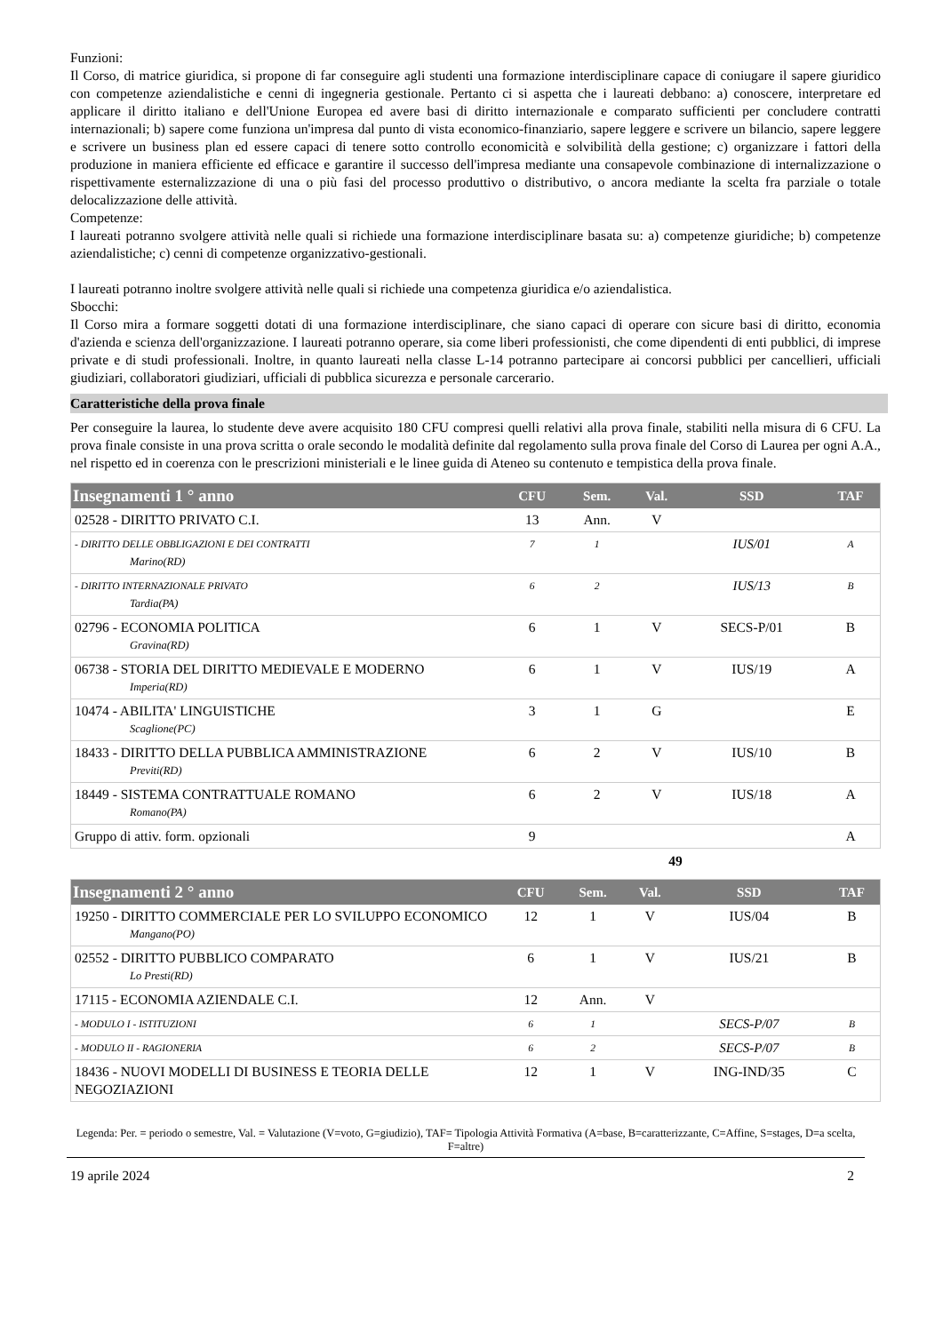Funzioni:
Il Corso, di matrice giuridica, si propone di far conseguire agli studenti una formazione interdisciplinare capace di coniugare il sapere giuridico con competenze aziendalistiche e cenni di ingegneria gestionale. Pertanto ci si aspetta che i laureati debbano: a) conoscere, interpretare ed applicare il diritto italiano e dell'Unione Europea ed avere basi di diritto internazionale e comparato sufficienti per concludere contratti internazionali; b) sapere come funziona un'impresa dal punto di vista economico-finanziario, sapere leggere e scrivere un bilancio, sapere leggere e scrivere un business plan ed essere capaci di tenere sotto controllo economicità e solvibilità della gestione; c) organizzare i fattori della produzione in maniera efficiente ed efficace e garantire il successo dell'impresa mediante una consapevole combinazione di internalizzazione o rispettivamente esternalizzazione di una o più fasi del processo produttivo o distributivo, o ancora mediante la scelta fra parziale o totale delocalizzazione delle attività.
Competenze:
I laureati potranno svolgere attività nelle quali si richiede una formazione interdisciplinare basata su: a) competenze giuridiche; b) competenze aziendalistiche; c) cenni di competenze organizzativo-gestionali.
I laureati potranno inoltre svolgere attività nelle quali si richiede una competenza giuridica e/o aziendalistica.
Sbocchi:
Il Corso mira a formare soggetti dotati di una formazione interdisciplinare, che siano capaci di operare con sicure basi di diritto, economia d'azienda e scienza dell'organizzazione. I laureati potranno operare, sia come liberi professionisti, che come dipendenti di enti pubblici, di imprese private e di studi professionali. Inoltre, in quanto laureati nella classe L-14 potranno partecipare ai concorsi pubblici per cancellieri, ufficiali giudiziari, collaboratori giudiziari, ufficiali di pubblica sicurezza e personale carcerario.
Caratteristiche della prova finale
Per conseguire la laurea, lo studente deve avere acquisito 180 CFU compresi quelli relativi alla prova finale, stabiliti nella misura di 6 CFU. La prova finale consiste in una prova scritta o orale secondo le modalità definite dal regolamento sulla prova finale del Corso di Laurea per ogni A.A., nel rispetto ed in coerenza con le prescrizioni ministeriali e le linee guida di Ateneo su contenuto e tempistica della prova finale.
| Insegnamenti 1 ° anno | CFU | Sem. | Val. | SSD | TAF |
| --- | --- | --- | --- | --- | --- |
| 02528 - DIRITTO PRIVATO C.I. | 13 | Ann. | V | | |
| - DIRITTO DELLE OBBLIGAZIONI E DEI CONTRATTI Marino(RD) | 7 | 1 | | IUS/01 | A |
| - DIRITTO INTERNAZIONALE PRIVATO Tardia(PA) | 6 | 2 | | IUS/13 | B |
| 02796 - ECONOMIA POLITICA Gravina(RD) | 6 | 1 | V | SECS-P/01 | B |
| 06738 - STORIA DEL DIRITTO MEDIEVALE E MODERNO Imperia(RD) | 6 | 1 | V | IUS/19 | A |
| 10474 - ABILITA' LINGUISTICHE Scaglione(PC) | 3 | 1 | G | | E |
| 18433 - DIRITTO DELLA PUBBLICA AMMINISTRAZIONE Previti(RD) | 6 | 2 | V | IUS/10 | B |
| 18449 - SISTEMA CONTRATTUALE ROMANO Romano(PA) | 6 | 2 | V | IUS/18 | A |
| Gruppo di attiv. form. opzionali | 9 | | | | A |
49
| Insegnamenti 2 ° anno | CFU | Sem. | Val. | SSD | TAF |
| --- | --- | --- | --- | --- | --- |
| 19250 - DIRITTO COMMERCIALE PER LO SVILUPPO ECONOMICO Mangano(PO) | 12 | 1 | V | IUS/04 | B |
| 02552 - DIRITTO PUBBLICO COMPARATO Lo Presti(RD) | 6 | 1 | V | IUS/21 | B |
| 17115 - ECONOMIA AZIENDALE C.I. | 12 | Ann. | V | | |
| - MODULO I - ISTITUZIONI | 6 | 1 | | SECS-P/07 | B |
| - MODULO II - RAGIONERIA | 6 | 2 | | SECS-P/07 | B |
| 18436 - NUOVI MODELLI DI BUSINESS E TEORIA DELLE NEGOZIAZIONI | 12 | 1 | V | ING-IND/35 | C |
Legenda: Per. = periodo o semestre, Val. = Valutazione (V=voto, G=giudizio), TAF= Tipologia Attività Formativa (A=base, B=caratterizzante, C=Affine, S=stages, D=a scelta, F=altre)
19 aprile 2024 2